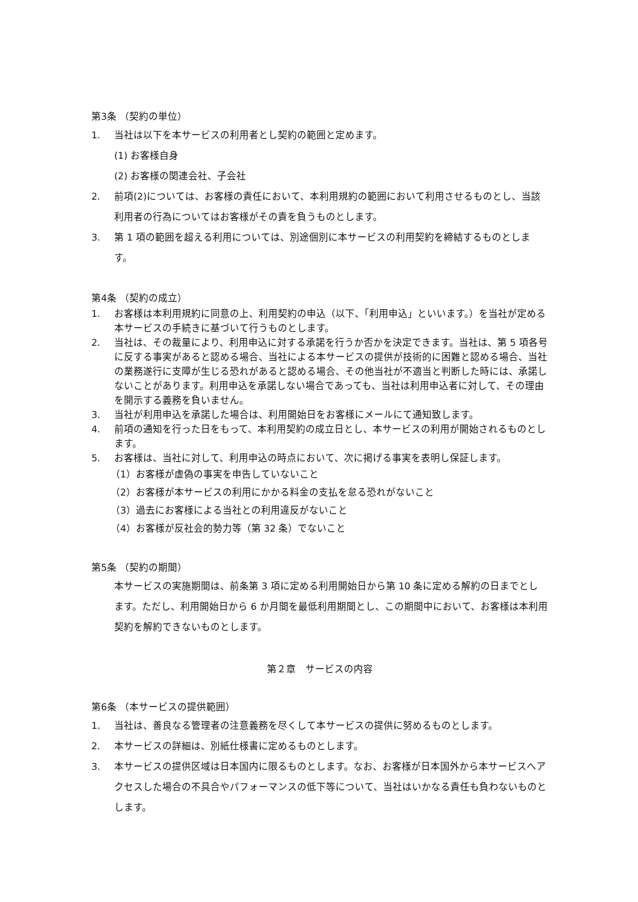第3条 （契約の単位）
1. 当社は以下を本サービスの利用者とし契約の範囲と定めます。
(1) お客様自身
(2) お客様の関連会社、子会社
2. 前項(2)については、お客様の責任において、本利用規約の範囲において利用させるものとし、当該利用者の行為についてはお客様がその責を負うものとします。
3. 第 1 項の範囲を超える利用については、別途個別に本サービスの利用契約を締結するものとします。
第4条 （契約の成立）
1. お客様は本利用規約に同意の上、利用契約の申込（以下、「利用申込」といいます。）を当社が定める本サービスの手続きに基づいて行うものとします。
2. 当社は、その裁量により、利用申込に対する承諾を行うか否かを決定できます。当社は、第 5 項各号に反する事実があると認める場合、当社による本サービスの提供が技術的に困難と認める場合、当社の業務遂行に支障が生じる恐れがあると認める場合、その他当社が不適当と判断した時には、承諾しないことがあります。利用申込を承諾しない場合であっても、当社は利用申込者に対して、その理由を開示する義務を負いません。
3. 当社が利用申込を承諾した場合は、利用開始日をお客様にメールにて通知致します。
4. 前項の通知を行った日をもって、本利用契約の成立日とし、本サービスの利用が開始されるものとします。
5. お客様は、当社に対して、利用申込の時点において、次に掲げる事実を表明し保証します。
（1）お客様が虚偽の事実を申告していないこと
（2）お客様が本サービスの利用にかかる料金の支払を怠る恐れがないこと
（3）過去にお客様による当社との利用違反がないこと
（4）お客様が反社会的勢力等（第 32 条）でないこと
第5条 （契約の期間）
本サービスの実施期間は、前条第 3 項に定める利用開始日から第 10 条に定める解約の日までとします。ただし、利用開始日から 6 か月間を最低利用期間とし、この期間中において、お客様は本利用契約を解約できないものとします。
第２章　サービスの内容
第6条 （本サービスの提供範囲）
1. 当社は、善良なる管理者の注意義務を尽くして本サービスの提供に努めるものとします。
2. 本サービスの詳細は、別紙仕様書に定めるものとします。
3. 本サービスの提供区域は日本国内に限るものとします。なお、お客様が日本国外から本サービスへアクセスした場合の不具合やパフォーマンスの低下等について、当社はいかなる責任も負わないものとします。